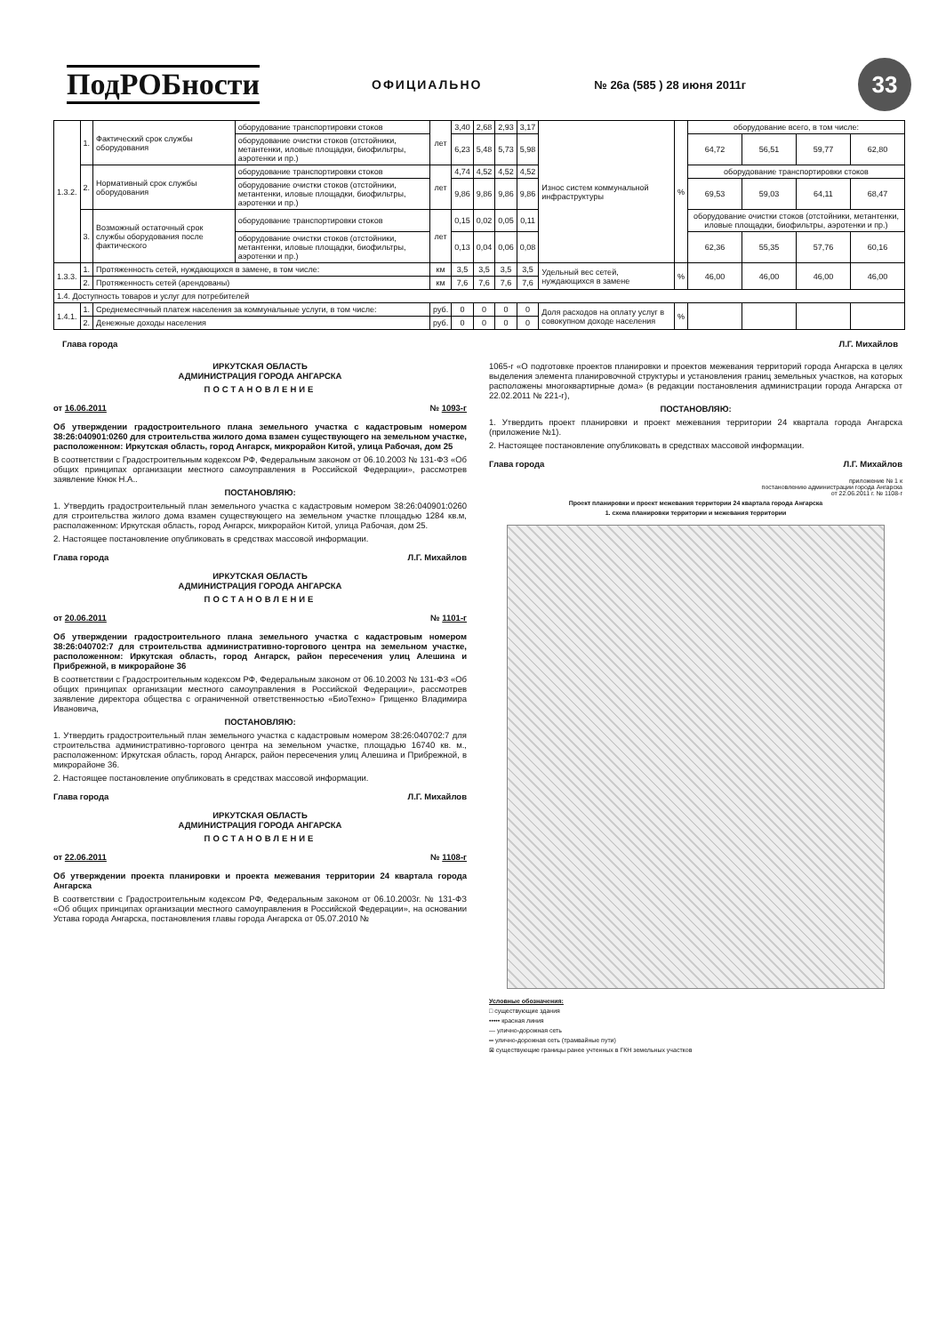ПодРОБности
ОФИЦИАЛЬНО № 26а (585 ) 28 июня 2011г
33
| 1.3.2. | 1. | Фактический срок службы оборудования | оборудование транспортировки стоков | лет | 3,40 | 2,68 | 2,93 | 3,17 | Износ систем коммунальной инфраструктуры | % | оборудование всего, в том числе: | | | |
| | | | оборудование очистки стоков (отстойники, метантенки, иловые площадки, биофильтры, аэротенки и пр.) | | 6,23 | 5,48 | 5,73 | 5,98 | | | 64,72 | 56,51 | 59,77 | 62,80 |
| | 2. | Нормативный срок службы оборудования | оборудование транспортировки стоков | лет | 4,74 | 4,52 | 4,52 | 4,52 | | | оборудование транспортировки стоков | | | |
| | | | оборудование очистки стоков (отстойники, метантенки, иловые площадки, биофильтры, аэротенки и пр.) | | 9,86 | 9,86 | 9,86 | 9,86 | | | 69,53 | 59,03 | 64,11 | 68,47 |
| | 3. | Возможный остаточный срок службы оборудования после фактического | оборудование транспортировки стоков | лет | 0,15 | 0,02 | 0,05 | 0,11 | | | оборудование очистки стоков (отстойники, метантенки, иловые площадки, биофильтры, аэротенки и пр.) | | | |
| | | | оборудование очистки стоков (отстойники, метантенки, иловые площадки, биофильтры, аэротенки и пр.) | | 0,13 | 0,04 | 0,06 | 0,08 | | | 62,36 | 55,35 | 57,76 | 60,16 |
| 1.3.3. | 1. | Протяженность сетей, нуждающихся в замене, в том числе: | | км | 3,5 | 3,5 | 3,5 | 3,5 | Удельный вес сетей, нуждающихся в замене | % | 46,00 | 46,00 | 46,00 | 46,00 |
| | 2. | Протяженность сетей (арендованы) | | км | 7,6 | 7,6 | 7,6 | 7,6 | | | | | | |
| 1.4. Доступность товаров и услуг для потребителей | | | | | | | | | | | | | | |
| 1.4.1. | 1. | Среднемесячный платеж населения за коммунальные услуги, в том числе: | | руб. | 0 | 0 | 0 | 0 | Доля расходов на оплату услуг в совокупном доходе населения | % | | | | |
| | 2. | Денежные доходы населения | | руб. | 0 | 0 | 0 | 0 | | | | | | |
Глава города Л.Г. Михайлов
ИРКУТСКАЯ ОБЛАСТЬ
АДМИНИСТРАЦИЯ ГОРОДА АНГАРСКА
ПОСТАНОВЛЕНИЕ
от 16.06.2011 № 1093-г
Об утверждении градостроительного плана земельного участка с кадастровым номером 38:26:040901:0260 для строительства жилого дома взамен существующего на земельном участке, расположенном: Иркутская область, город Ангарск, микрорайон Китой, улица Рабочая, дом 25
В соответствии с Градостроительным кодексом РФ, Федеральным законом от 06.10.2003 № 131-ФЗ «Об общих принципах организации местного самоуправления в Российской Федерации», рассмотрев заявление Кнюк Н.А..
ПОСТАНОВЛЯЮ:
1. Утвердить градостроительный план земельного участка с кадастровым номером 38:26:040901:0260 для строительства жилого дома взамен существующего на земельном участке площадью 1284 кв.м, расположенном: Иркутская область, город Ангарск, микрорайон Китой, улица Рабочая, дом 25.
2. Настоящее постановление опубликовать в средствах массовой информации.
Глава города Л.Г. Михайлов
ИРКУТСКАЯ ОБЛАСТЬ
АДМИНИСТРАЦИЯ ГОРОДА АНГАРСКА
ПОСТАНОВЛЕНИЕ
от 20.06.2011 № 1101-г
Об утверждении градостроительного плана земельного участка с кадастровым номером 38:26:040702:7 для строительства административно-торгового центра на земельном участке, расположенном: Иркутская область, город Ангарск, район пересечения улиц Алешина и Прибрежной, в микрорайоне 36
В соответствии с Градостроительным кодексом РФ, Федеральным законом от 06.10.2003 № 131-ФЗ «Об общих принципах организации местного самоуправления в Российской Федерации», рассмотрев заявление директора общества с ограниченной ответственностью «БиоТехно» Грищенко Владимира Ивановича,
ПОСТАНОВЛЯЮ:
1. Утвердить градостроительный план земельного участка с кадастровым номером 38:26:040702:7 для строительства административно-торгового центра на земельном участке, площадью 16740 кв. м., расположенном: Иркутская область, город Ангарск, район пересечения улиц Алешина и Прибрежной, в микрорайоне 36.
2. Настоящее постановление опубликовать в средствах массовой информации.
Глава города Л.Г. Михайлов
ИРКУТСКАЯ ОБЛАСТЬ
АДМИНИСТРАЦИЯ ГОРОДА АНГАРСКА
ПОСТАНОВЛЕНИЕ
от 22.06.2011 № 1108-г
Об утверждении проекта планировки и проекта межевания территории 24 квартала города Ангарска
В соответствии с Градостроительным кодексом РФ, Федеральным законом от 06.10.2003г. № 131-ФЗ «Об общих принципах организации местного самоуправления в Российской Федерации», на основании Устава города Ангарска, постановления главы города Ангарска от 05.07.2010 №
1065-г «О подготовке проектов планировки и проектов межевания территорий города Ангарска в целях выделения элемента планировочной структуры и установления границ земельных участков, на которых расположены многоквартирные дома» (в редакции постановления администрации города Ангарска от 22.02.2011 № 221-г),
ПОСТАНОВЛЯЮ:
1. Утвердить проект планировки и проект межевания территории 24 квартала города Ангарска (приложение №1).
2. Настоящее постановление опубликовать в средствах массовой информации.
Глава города Л.Г. Михайлов
приложение № 1 к
постановлению администрации города Ангарска
от 22.06.2011 г. № 1108-г
Проект планировки и проект межевания территории 24 квартала города Ангарска
1. схема планировки территории и межевания территории
Условные обозначения:
□ существующие здания
••••• красная линия
— улично-дорожная сеть
═ улично-дорожная сеть (трамвайные пути)
⊠ существующие границы ранее учтенных в ГКН земельных участков